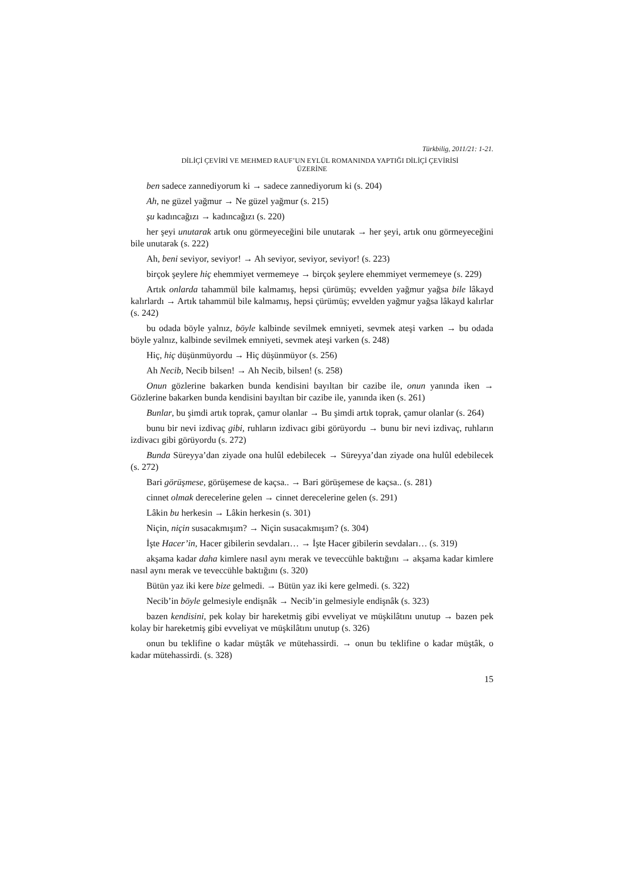Türkbilig, 2011/21: 1-21.
DİLİÇİ ÇEVİRİ VE MEHMED RAUF’UN EYLÜL ROMANINDA YAPTIĞI DİLİÇİ ÇEVİRİSİ
ÜZERİNE
ben sadece zannediyorum ki → sadece zannediyorum ki (s. 204)
Ah, ne güzel yağmur → Ne güzel yağmur (s. 215)
şu kadıncağızı → kadıncağızı (s. 220)
her şeyi unutarak artık onu görmeyeceğini bile unutarak → her şeyi, artık onu görmeyeceğini bile unutarak (s. 222)
Ah, beni seviyor, seviyor! → Ah seviyor, seviyor, seviyor! (s. 223)
birçok şeylere hiç ehemmiyet vermemeye → birçok şeylere ehemmiyet vermemeye (s. 229)
Artık onlarda tahammül bile kalmamış, hepsi çürümüş; evvelden yağmur yağsa bile lâkayd kalırlardı → Artık tahammül bile kalmamış, hepsi çürümüş; evvelden yağmur yağsa lâkayd kalırlar (s. 242)
bu odada böyle yalnız, böyle kalbinde sevilmek emniyeti, sevmek ateşi varken → bu odada böyle yalnız, kalbinde sevilmek emniyeti, sevmek ateşi varken (s. 248)
Hiç, hiç düşünmüyordu → Hiç düşünmüyor (s. 256)
Ah Necib, Necib bilsen! → Ah Necib, bilsen! (s. 258)
Onun gözlerine bakarken bunda kendisini bayıltan bir cazibe ile, onun yanında iken → Gözlerine bakarken bunda kendisini bayıltan bir cazibe ile, yanında iken (s. 261)
Bunlar, bu şimdi artık toprak, çamur olanlar → Bu şimdi artık toprak, çamur olanlar (s. 264)
bunu bir nevi izdivaç gibi, ruhların izdivacı gibi görüyordu → bunu bir nevi izdivaç, ruhların izdivacı gibi görüyordu (s. 272)
Bunda Süreyya’dan ziyade ona hulûl edebilecek → Süreyya’dan ziyade ona hulûl edebilecek (s. 272)
Bari görüşmese, görüşemese de kaçsa.. → Bari görüşemese de kaçsa.. (s. 281)
cinnet olmak derecelerine gelen → cinnet derecelerine gelen (s. 291)
Lâkin bu herkesin → Lâkin herkesin (s. 301)
Niçin, niçin susacakmışım? → Niçin susacakmışım? (s. 304)
İşte Hacer’in, Hacer gibilerin sevdaları… → İşte Hacer gibilerin sevdaları… (s. 319)
akşama kadar daha kimlere nasıl aynı merak ve teveccühle baktığını → akşama kadar kimlere nasıl aynı merak ve teveccühle baktığını (s. 320)
Bütün yaz iki kere bize gelmedi. → Bütün yaz iki kere gelmedi. (s. 322)
Necib’in böyle gelmesiyle endişnâk → Necib’in gelmesiyle endişnâk (s. 323)
bazen kendisini, pek kolay bir hareketmiş gibi evveliyat ve müşkilâtını unutup → bazen pek kolay bir hareketmiş gibi evveliyat ve müşkilâtını unutup (s. 326)
onun bu teklifine o kadar müştâk ve mütehassirdi. → onun bu teklifine o kadar müştâk, o kadar mütehassirdi. (s. 328)
15